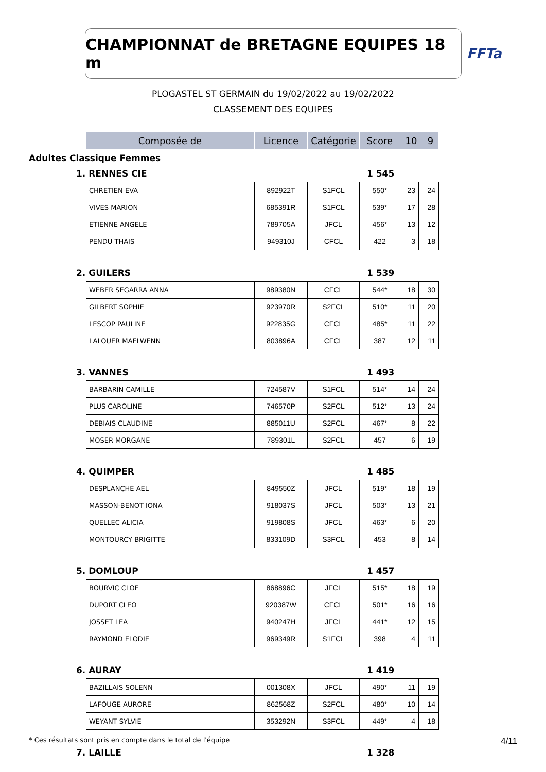CHAMPIONNAT de BRETAGNE EQUIPES 18 m
FFTa
PLOGASTEL ST GERMAIN du 19/02/2022 au 19/02/2022
CLASSEMENT DES EQUIPES
| Composée de | Licence | Catégorie | Score | 10 | 9 |
| --- | --- | --- | --- | --- | --- |
Adultes Classique Femmes
1. RENNES CIE 1 545
| CHRETIEN EVA | 892922T | S1FCL | 550* | 23 | 24 |
| VIVES MARION | 685391R | S1FCL | 539* | 17 | 28 |
| ETIENNE ANGELE | 789705A | JFCL | 456* | 13 | 12 |
| PENDU THAIS | 949310J | CFCL | 422 | 3 | 18 |
2. GUILERS 1 539
| WEBER SEGARRA ANNA | 989380N | CFCL | 544* | 18 | 30 |
| GILBERT SOPHIE | 923970R | S2FCL | 510* | 11 | 20 |
| LESCOP PAULINE | 922835G | CFCL | 485* | 11 | 22 |
| LALOUER MAELWENN | 803896A | CFCL | 387 | 12 | 11 |
3. VANNES 1 493
| BARBARIN CAMILLE | 724587V | S1FCL | 514* | 14 | 24 |
| PLUS CAROLINE | 746570P | S2FCL | 512* | 13 | 24 |
| DEBIAIS CLAUDINE | 885011U | S2FCL | 467* | 8 | 22 |
| MOSER MORGANE | 789301L | S2FCL | 457 | 6 | 19 |
4. QUIMPER 1 485
| DESPLANCHE AEL | 849550Z | JFCL | 519* | 18 | 19 |
| MASSON-BENOT IONA | 918037S | JFCL | 503* | 13 | 21 |
| QUELLEC ALICIA | 919808S | JFCL | 463* | 6 | 20 |
| MONTOURCY BRIGITTE | 833109D | S3FCL | 453 | 8 | 14 |
5. DOMLOUP 1 457
| BOURVIC CLOE | 868896C | JFCL | 515* | 18 | 19 |
| DUPORT CLEO | 920387W | CFCL | 501* | 16 | 16 |
| JOSSET LEA | 940247H | JFCL | 441* | 12 | 15 |
| RAYMOND ELODIE | 969349R | S1FCL | 398 | 4 | 11 |
6. AURAY 1 419
| BAZILLAIS SOLENN | 001308X | JFCL | 490* | 11 | 19 |
| LAFOUGE AURORE | 862568Z | S2FCL | 480* | 10 | 14 |
| WEYANT SYLVIE | 353292N | S3FCL | 449* | 4 | 18 |
7. LAILLE 1 328
* Ces résultats sont pris en compte dans le total de l'équipe 4/11